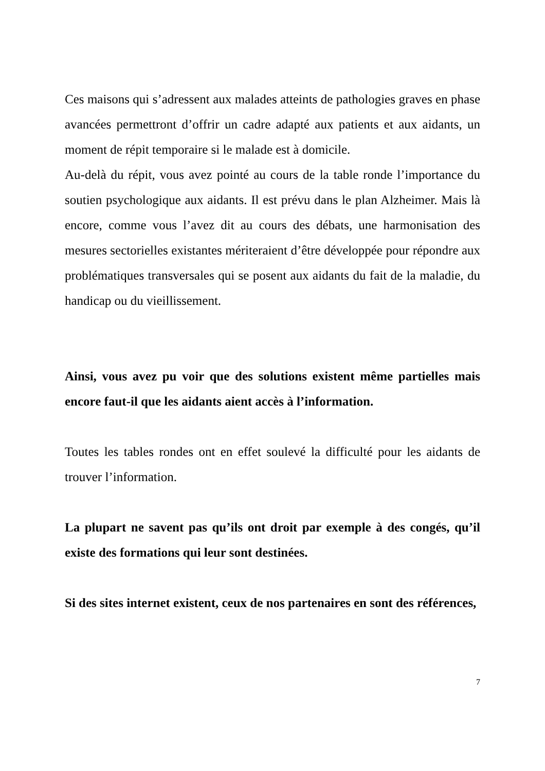Ces maisons qui s’adressent aux malades atteints de pathologies graves en phase avancées permettront d’offrir un cadre adapté aux patients et aux aidants, un moment de répit temporaire si le malade est à domicile.
Au-delà du répit, vous avez pointé au cours de la table ronde l’importance du soutien psychologique aux aidants. Il est prévu dans le plan Alzheimer. Mais là encore, comme vous l’avez dit au cours des débats, une harmonisation des mesures sectorielles existantes mériteraient d’être développée pour répondre aux problématiques transversales qui se posent aux aidants du fait de la maladie, du handicap ou du vieillissement.
Ainsi, vous avez pu voir que des solutions existent même partielles mais encore faut-il que les aidants aient accès à l’information.
Toutes les tables rondes ont en effet soulevé la difficulté pour les aidants de trouver l’information.
La plupart ne savent pas qu’ils ont droit par exemple à des congés, qu’il existe des formations qui leur sont destinées.
Si des sites internet existent, ceux de nos partenaires en sont des références,
7